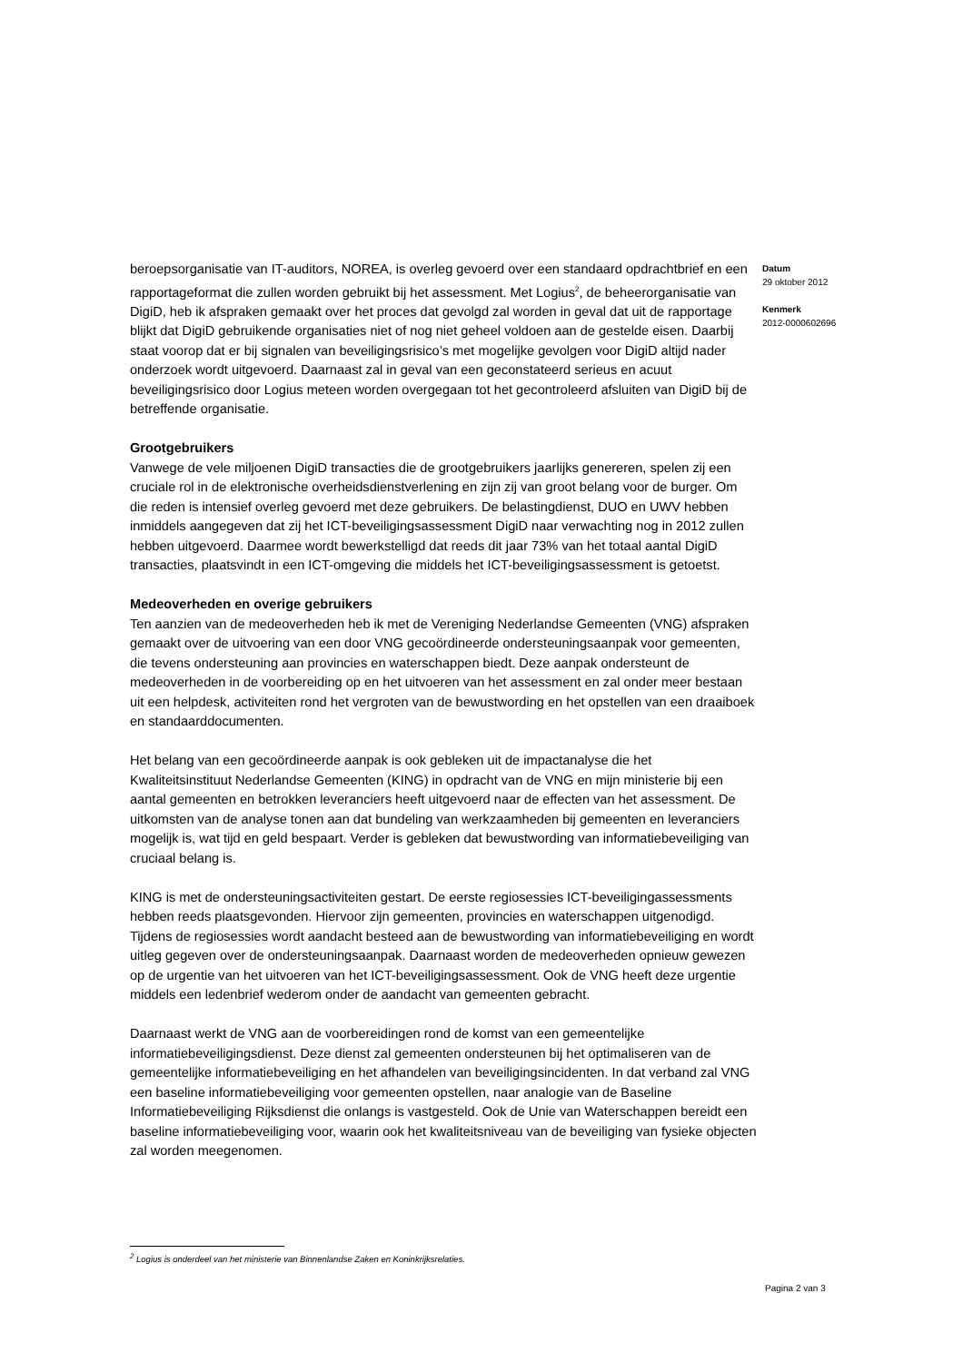beroepsorganisatie van IT-auditors, NOREA, is overleg gevoerd over een standaard opdrachtbrief en een rapportageformat die zullen worden gebruikt bij het assessment. Met Logius<sup>2</sup>, de beheerorganisatie van DigiD, heb ik afspraken gemaakt over het proces dat gevolgd zal worden in geval dat uit de rapportage blijkt dat DigiD gebruikende organisaties niet of nog niet geheel voldoen aan de gestelde eisen. Daarbij staat voorop dat er bij signalen van beveiligingsrisico’s met mogelijke gevolgen voor DigiD altijd nader onderzoek wordt uitgevoerd. Daarnaast zal in geval van een geconstateerd serieus en acuut beveiligingsrisico door Logius meteen worden overgegaan tot het gecontroleerd afsluiten van DigiD bij de betreffende organisatie.
Grootgebruikers
Vanwege de vele miljoenen DigiD transacties die de grootgebruikers jaarlijks genereren, spelen zij een cruciale rol in de elektronische overheidsdienstverlening en zijn zij van groot belang voor de burger. Om die reden is intensief overleg gevoerd met deze gebruikers. De belastingdienst, DUO en UWV hebben inmiddels aangegeven dat zij het ICT-beveiligingsassessment DigiD naar verwachting nog in 2012 zullen hebben uitgevoerd. Daarmee wordt bewerkstelligd dat reeds dit jaar 73% van het totaal aantal DigiD transacties, plaatsvindt in een ICT-omgeving die middels het ICT-beveiligingsassessment is getoetst.
Medeoverheden en overige gebruikers
Ten aanzien van de medeoverheden heb ik met de Vereniging Nederlandse Gemeenten (VNG) afspraken gemaakt over de uitvoering van een door VNG gecoördineerde ondersteuningsaanpak voor gemeenten, die tevens ondersteuning aan provincies en waterschappen biedt. Deze aanpak ondersteunt de medeoverheden in de voorbereiding op en het uitvoeren van het assessment en zal onder meer bestaan uit een helpdesk, activiteiten rond het vergroten van de bewustwording en het opstellen van een draaiboek en standaarddocumenten.
Het belang van een gecoördineerde aanpak is ook gebleken uit de impactanalyse die het Kwaliteitsinstituut Nederlandse Gemeenten (KING) in opdracht van de VNG en mijn ministerie bij een aantal gemeenten en betrokken leveranciers heeft uitgevoerd naar de effecten van het assessment. De uitkomsten van de analyse tonen aan dat bundeling van werkzaamheden bij gemeenten en leveranciers mogelijk is, wat tijd en geld bespaart. Verder is gebleken dat bewustwording van informatiebeveiliging van cruciaal belang is.
KING is met de ondersteuningsactiviteiten gestart. De eerste regiosessies ICT-beveiligingassessments hebben reeds plaatsgevonden. Hiervoor zijn gemeenten, provincies en waterschappen uitgenodigd. Tijdens de regiosessies wordt aandacht besteed aan de bewustwording van informatiebeveiliging en wordt uitleg gegeven over de ondersteuningsaanpak. Daarnaast worden de medeoverheden opnieuw gewezen op de urgentie van het uitvoeren van het ICT-beveiligingsassessment. Ook de VNG heeft deze urgentie middels een ledenbrief wederom onder de aandacht van gemeenten gebracht.
Daarnaast werkt de VNG aan de voorbereidingen rond de komst van een gemeentelijke informatiebeveiligingsdienst. Deze dienst zal gemeenten ondersteunen bij het optimaliseren van de gemeentelijke informatiebeveiliging en het afhandelen van beveiligingsincidenten. In dat verband zal VNG een baseline informatiebeveiliging voor gemeenten opstellen, naar analogie van de Baseline Informatiebeveiliging Rijksdienst die onlangs is vastgesteld. Ook de Unie van Waterschappen bereidt een baseline informatiebeveiliging voor, waarin ook het kwaliteitsniveau van de beveiliging van fysieke objecten zal worden meegenomen.
Datum
29 oktober 2012
Kenmerk
2012-0000602696
<sup>2</sup> Logius is onderdeel van het ministerie van Binnenlandse Zaken en Koninkrijksrelaties.
Pagina 2 van 3